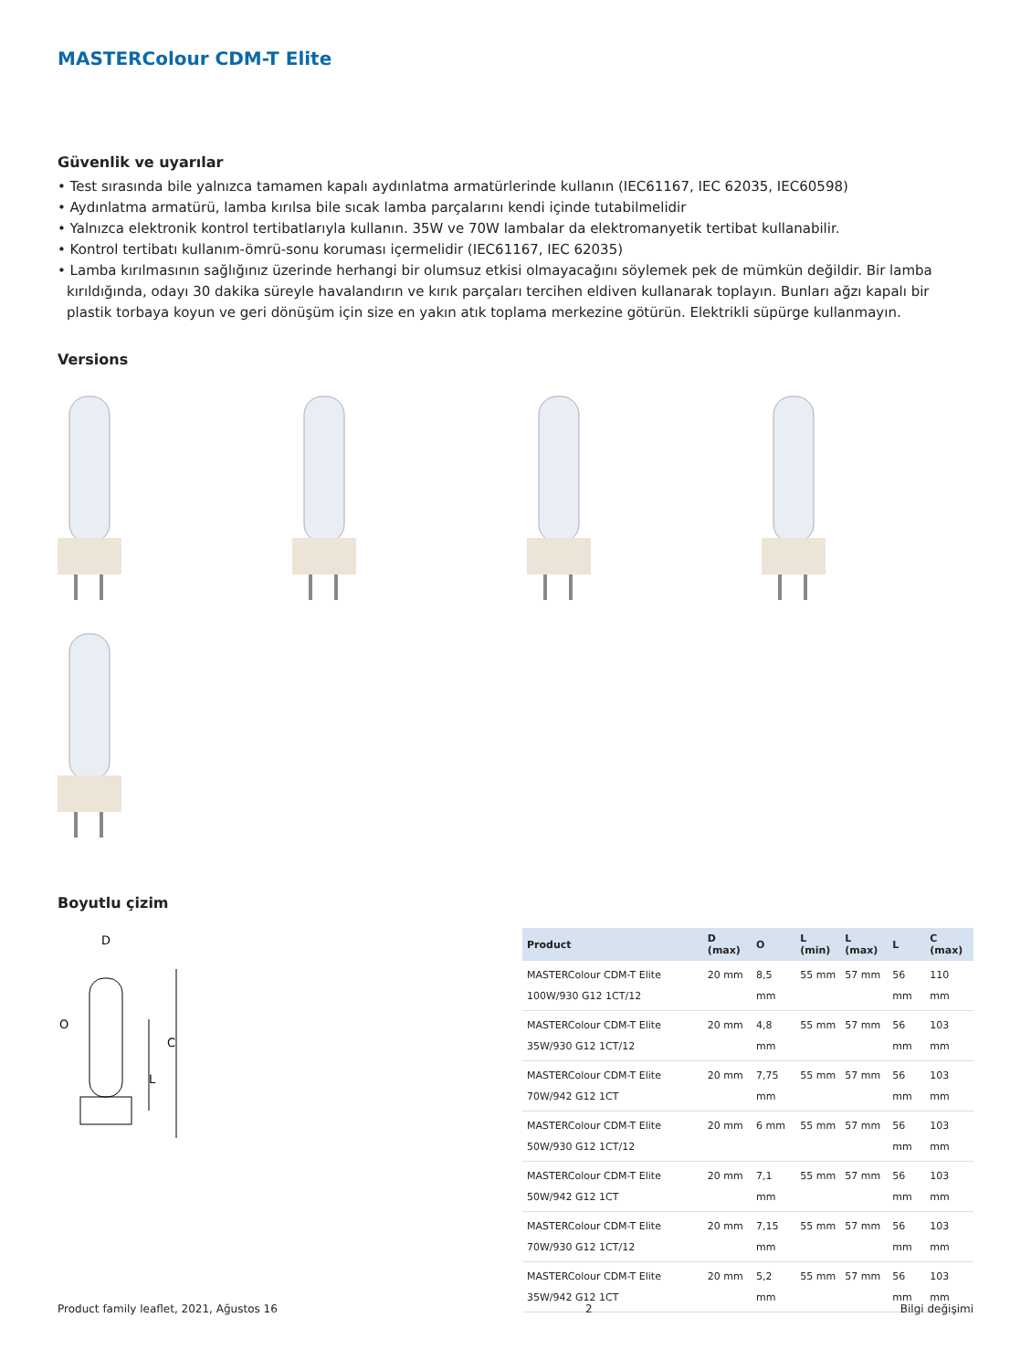MASTERColour CDM-T Elite
Güvenlik ve uyarılar
• Test sırasında bile yalnızca tamamen kapalı aydınlatma armatürlerinde kullanın (IEC61167, IEC 62035, IEC60598)
• Aydınlatma armatürü, lamba kırılsa bile sıcak lamba parçalarını kendi içinde tutabilmelidir
• Yalnızca elektronik kontrol tertibatlarıyla kullanın. 35W ve 70W lambalar da elektromanyetik tertibat kullanabilir.
• Kontrol tertibatı kullanım-ömrü-sonu koruması içermelidir (IEC61167, IEC 62035)
• Lamba kırılmasının sağlığınız üzerinde herhangi bir olumsuz etkisi olmayacağını söylemek pek de mümkün değildir. Bir lamba kırıldığında, odayı 30 dakika süreyle havalandırın ve kırık parçaları tercihen eldiven kullanarak toplayın. Bunları ağzı kapalı bir plastik torbaya koyun ve geri dönüşüm için size en yakın atık toplama merkezine götürün. Elektrikli süpürge kullanmayın.
Versions
Boyutlu çizim
D
O
L
C
| Product | D (max) | O | L (min) | L (max) | L | C (max) |
| --- | --- | --- | --- | --- | --- | --- |
| MASTERColour CDM-T Elite 100W/930 G12 1CT/12 | 20 mm | 8,5 mm | 55 mm | 57 mm | 56 mm | 110 mm |
| MASTERColour CDM-T Elite 35W/930 G12 1CT/12 | 20 mm | 4,8 mm | 55 mm | 57 mm | 56 mm | 103 mm |
| MASTERColour CDM-T Elite 70W/942 G12 1CT | 20 mm | 7,75 mm | 55 mm | 57 mm | 56 mm | 103 mm |
| MASTERColour CDM-T Elite 50W/930 G12 1CT/12 | 20 mm | 6 mm | 55 mm | 57 mm | 56 mm | 103 mm |
| MASTERColour CDM-T Elite 50W/942 G12 1CT | 20 mm | 7,1 mm | 55 mm | 57 mm | 56 mm | 103 mm |
| MASTERColour CDM-T Elite 70W/930 G12 1CT/12 | 20 mm | 7,15 mm | 55 mm | 57 mm | 56 mm | 103 mm |
| MASTERColour CDM-T Elite 35W/942 G12 1CT | 20 mm | 5,2 mm | 55 mm | 57 mm | 56 mm | 103 mm |
Product family leaflet, 2021, Ağustos 16 2 Bilgi değişimi